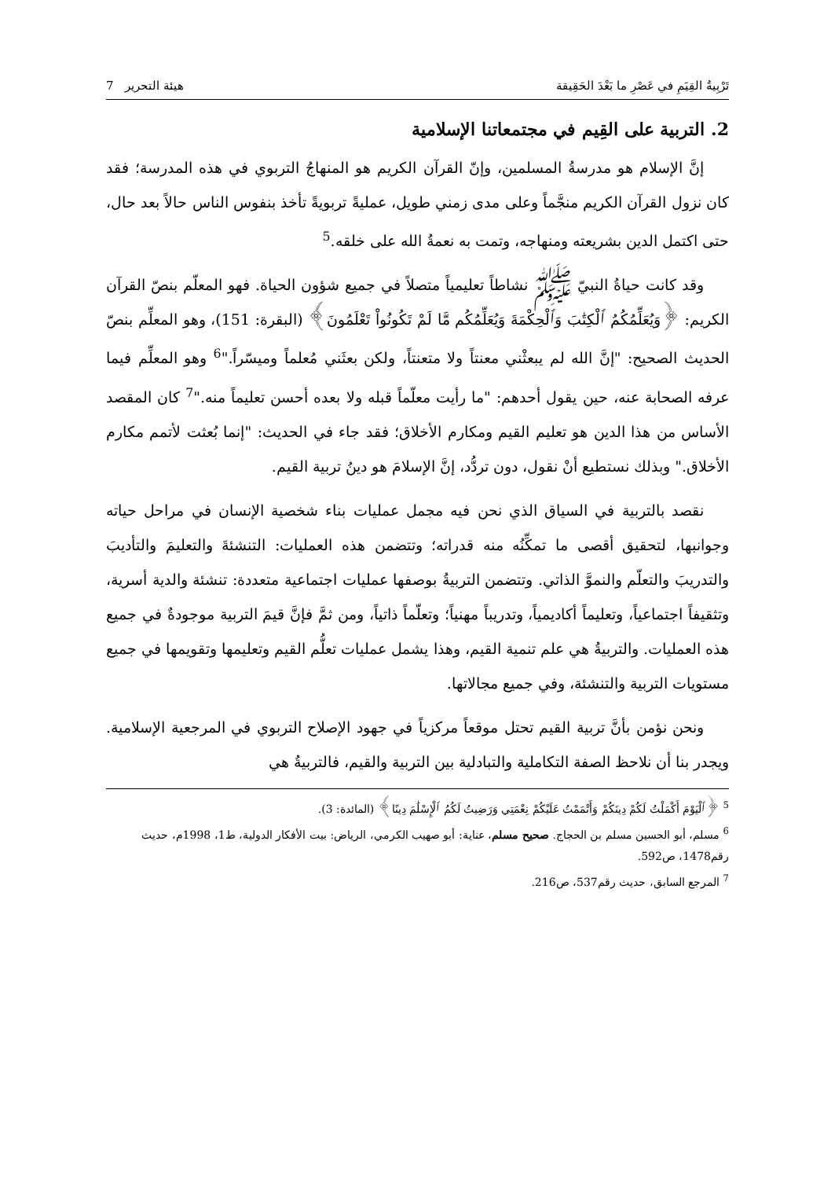تَرْبِيةُ القِيَمِ في عَصْرِ ما بَعْدَ الحَقِيقة هيئة التحرير 7
2. التربية على القِيم في مجتمعاتنا الإسلامية
إنَّ الإسلام هو مدرسةُ المسلمين، وإنّ القرآن الكريم هو المنهاجُ التربوي في هذه المدرسة؛ فقد كان نزول القرآن الكريم منجَّماً وعلى مدى زمني طويل، عمليةً تربويةً تأخذ بنفوس الناس حالاً بعد حال، حتى اكتمل الدين بشريعته ومنهاجه، وتمت به نعمةُ الله على خلقه.<sup>5</sup>
وقد كانت حياةُ النبيّ ﷺ نشاطاً تعليمياً متصلاً في جميع شؤون الحياة. فهو المعلّم بنصّ القرآن الكريم: ﴿وَيُعَلِّمُكُمُ ٱلْكِتَٰبَ وَٱلْحِكْمَةَ وَيُعَلِّمُكُم مَّا لَمْ تَكُونُواْ تَعْلَمُونَ﴾ (البقرة: 151)، وهو المعلِّم بنصّ الحديث الصحيح: "إنَّ الله لم يبعثْني معنتاً ولا متعنتاً، ولكن بعثَني مُعلماً وميسّراً."<sup>6</sup> وهو المعلِّم فيما عرفه الصحابة عنه، حين يقول أحدهم: "ما رأيت معلّماً قبله ولا بعده أحسن تعليماً منه."<sup>7</sup> كان المقصد الأساس من هذا الدين هو تعليم القيم ومكارم الأخلاق؛ فقد جاء في الحديث: "إنما بُعثت لأتمم مكارم الأخلاق." وبذلك نستطيع أنْ نقول، دون تردُّد، إنَّ الإسلامَ هو دينُ تربية القيم.
نقصد بالتربية في السياق الذي نحن فيه مجمل عمليات بناء شخصية الإنسان في مراحل حياته وجوانبها، لتحقيق أقصى ما تمكِّنُه منه قدراته؛ وتتضمن هذه العمليات: التنشئةَ والتعليمَ والتأديبَ والتدريبَ والتعلّم والنموَّ الذاتي. وتتضمن التربيةُ بوصفها عمليات اجتماعية متعددة: تنشئة والدية أسرية، وتثقيفاً اجتماعياً، وتعليماً أكاديمياً، وتدريباً مهنياً؛ وتعلّماً ذاتياً، ومن ثمَّ فإنَّ قيمَ التربية موجودةٌ في جميع هذه العمليات. والتربيةُ هي علم تنمية القيم، وهذا يشمل عمليات تعلُّم القيم وتعليمها وتقويمها في جميع مستويات التربية والتنشئة، وفي جميع مجالاتها.
ونحن نؤمن بأنَّ تربية القيم تحتل موقعاً مركزياً في جهود الإصلاح التربوي في المرجعية الإسلامية. ويجدر بنا أن نلاحظ الصفة التكاملية والتبادلية بين التربية والقيم، فالتربيةُ هي
<sup>5</sup> ﴿ٱلْيَوْمَ أَكْمَلْتُ لَكُمْ دِينَكُمْ وَأَتْمَمْتُ عَلَيْكُمْ نِعْمَتِي وَرَضِيتُ لَكُمُ ٱلْإِسْلَٰمَ دِينًا﴾ (المائدة: 3).
<sup>6</sup> مسلم، أبو الحسين مسلم بن الحجاج. صحيح مسلم، عناية: أبو صهيب الكرمي، الرياض: بيت الأفكار الدولية، ط1، 1998م، حديث رقم1478، ص592.
<sup>7</sup> المرجع السابق، حديث رقم537، ص216.